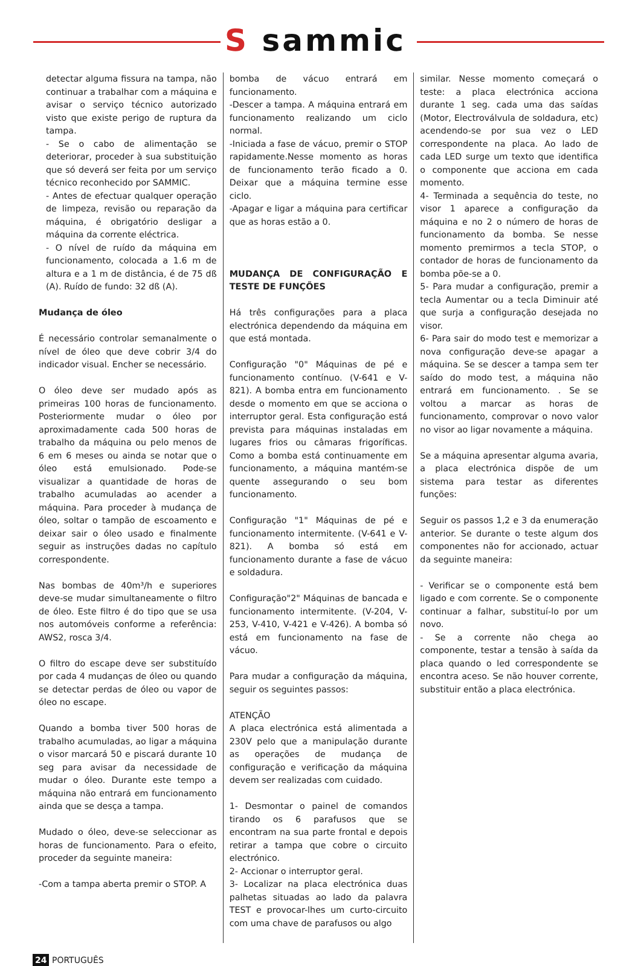S sammic
detectar alguma fissura na tampa, não continuar a trabalhar com a máquina e avisar o serviço técnico autorizado visto que existe perigo de ruptura da tampa.
- Se o cabo de alimentação se deteriorar, proceder à sua substituição que só deverá ser feita por um serviço técnico reconhecido por SAMMIC.
- Antes de efectuar qualquer operação de limpeza, revisão ou reparação da máquina, é obrigatório desligar a máquina da corrente eléctrica.
- O nível de ruído da máquina em funcionamento, colocada a 1.6 m de altura e a 1 m de distância, é de 75 dß (A). Ruído de fundo: 32 dß (A).
Mudança de óleo
É necessário controlar semanalmente o nível de óleo que deve cobrir 3/4 do indicador visual. Encher se necessário.
O óleo deve ser mudado após as primeiras 100 horas de funcionamento. Posteriormente mudar o óleo por aproximadamente cada 500 horas de trabalho da máquina ou pelo menos de 6 em 6 meses ou ainda se notar que o óleo está emulsionado. Pode-se visualizar a quantidade de horas de trabalho acumuladas ao acender a máquina. Para proceder à mudança de óleo, soltar o tampão de escoamento e deixar sair o óleo usado e finalmente seguir as instruções dadas no capítulo correspondente.
Nas bombas de 40m³/h e superiores deve-se mudar simultaneamente o filtro de óleo. Este filtro é do tipo que se usa nos automóveis conforme a referência: AWS2, rosca 3/4.
O filtro do escape deve ser substituído por cada 4 mudanças de óleo ou quando se detectar perdas de óleo ou vapor de óleo no escape.
Quando a bomba tiver 500 horas de trabalho acumuladas, ao ligar a máquina o visor marcará 50 e piscará durante 10 seg para avisar da necessidade de mudar o óleo. Durante este tempo a máquina não entrará em funcionamento ainda que se desça a tampa.
Mudado o óleo, deve-se seleccionar as horas de funcionamento. Para o efeito, proceder da seguinte maneira:
-Com a tampa aberta premir o STOP. A
bomba de vácuo entrará em funcionamento.
-Descer a tampa. A máquina entrará em funcionamento realizando um ciclo normal.
-Iniciada a fase de vácuo, premir o STOP rapidamente.Nesse momento as horas de funcionamento terão ficado a 0. Deixar que a máquina termine esse ciclo.
-Apagar e ligar a máquina para certificar que as horas estão a 0.
MUDANÇA DE CONFIGURAÇÃO E TESTE DE FUNÇÕES
Há três configurações para a placa electrónica dependendo da máquina em que está montada.
Configuração "0" Máquinas de pé e funcionamento contínuo. (V-641 e V-821). A bomba entra em funcionamento desde o momento em que se acciona o interruptor geral. Esta configuração está prevista para máquinas instaladas em lugares frios ou câmaras frigoríficas. Como a bomba está continuamente em funcionamento, a máquina mantém-se quente assegurando o seu bom funcionamento.
Configuração "1" Máquinas de pé e funcionamento intermitente. (V-641 e V-821). A bomba só está em funcionamento durante a fase de vácuo e soldadura.
Configuração"2" Máquinas de bancada e funcionamento intermitente. (V-204, V-253, V-410, V-421 e V-426). A bomba só está em funcionamento na fase de vácuo.
Para mudar a configuração da máquina, seguir os seguintes passos:
ATENÇÃO
A placa electrónica está alimentada a 230V pelo que a manipulação durante as operações de mudança de configuração e verificação da máquina devem ser realizadas com cuidado.
1- Desmontar o painel de comandos tirando os 6 parafusos que se encontram na sua parte frontal e depois retirar a tampa que cobre o circuito electrónico.
2- Accionar o interruptor geral.
3- Localizar na placa electrónica duas palhetas situadas ao lado da palavra TEST e provocar-lhes um curto-circuito com uma chave de parafusos ou algo
similar. Nesse momento começará o teste: a placa electrónica acciona durante 1 seg. cada uma das saídas (Motor, Electroválvula de soldadura, etc) acendendo-se por sua vez o LED correspondente na placa. Ao lado de cada LED surge um texto que identifica o componente que acciona em cada momento.
4- Terminada a sequência do teste, no visor 1 aparece a configuração da máquina e no 2 o número de horas de funcionamento da bomba. Se nesse momento premirmos a tecla STOP, o contador de horas de funcionamento da bomba põe-se a 0.
5- Para mudar a configuração, premir a tecla Aumentar ou a tecla Diminuir até que surja a configuração desejada no visor.
6- Para sair do modo test e memorizar a nova configuração deve-se apagar a máquina. Se se descer a tampa sem ter saído do modo test, a máquina não entrará em funcionamento. . Se se voltou a marcar as horas de funcionamento, comprovar o novo valor no visor ao ligar novamente a máquina.
Se a máquina apresentar alguma avaria, a placa electrónica dispõe de um sistema para testar as diferentes funções:
Seguir os passos 1,2 e 3 da enumeração anterior. Se durante o teste algum dos componentes não for accionado, actuar da seguinte maneira:
- Verificar se o componente está bem ligado e com corrente. Se o componente continuar a falhar, substituí-lo por um novo.
- Se a corrente não chega ao componente, testar a tensão à saída da placa quando o led correspondente se encontra aceso. Se não houver corrente, substituir então a placa electrónica.
24 PORTUGUÊS